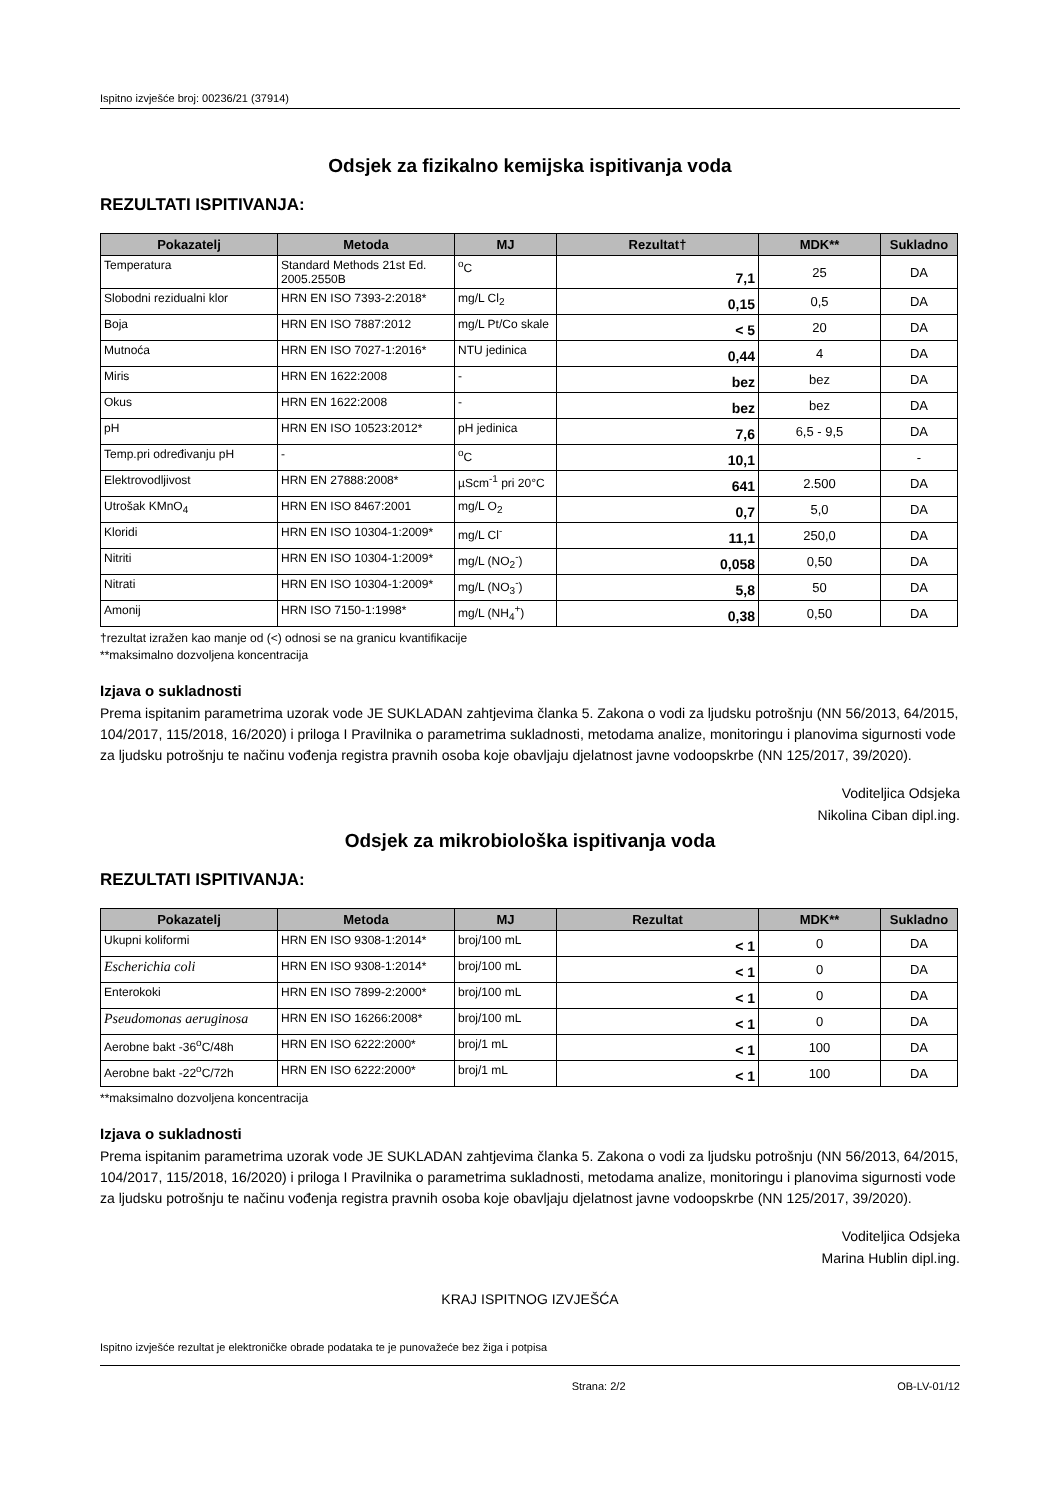Ispitno izvješće broj: 00236/21 (37914)
Odsjek za fizikalno kemijska ispitivanja voda
REZULTATI ISPITIVANJA:
| Pokazatelj | Metoda | MJ | Rezultat† | MDK** | Sukladno |
| --- | --- | --- | --- | --- | --- |
| Temperatura | Standard Methods 21st Ed. 2005.2550B | <sup>o</sup> C | 7,1 | 25 | DA |
| Slobodni rezidualni klor | HRN EN ISO 7393-2:2018* | mg/L Cl<sub>2</sub> | 0,15 | 0,5 | DA |
| Boja | HRN EN ISO 7887:2012 | mg/L Pt/Co skale | < 5 | 20 | DA |
| Mutnoća | HRN EN ISO 7027-1:2016* | NTU jedinica | 0,44 | 4 | DA |
| Miris | HRN EN 1622:2008 | - | bez | bez | DA |
| Okus | HRN EN 1622:2008 | - | bez | bez | DA |
| pH | HRN EN ISO 10523:2012* | pH jedinica | 7,6 | 6,5 - 9,5 | DA |
| Temp.pri određivanju pH | - | <sup>o</sup> C | 10,1 | | - |
| Elektrovodljivost | HRN EN 27888:2008* | µScm<sup>-1</sup> pri 20°C | 641 | 2.500 | DA |
| Utrošak KMnO<sub>4</sub> | HRN EN ISO 8467:2001 | mg/L O<sub>2</sub> | 0,7 | 5,0 | DA |
| Kloridi | HRN EN ISO 10304-1:2009* | mg/L Cl<sup>-</sup> | 11,1 | 250,0 | DA |
| Nitriti | HRN EN ISO 10304-1:2009* | mg/L (NO<sub>2</sub><sup>-</sup>) | 0,058 | 0,50 | DA |
| Nitrati | HRN EN ISO 10304-1:2009* | mg/L (NO<sub>3</sub><sup>-</sup>) | 5,8 | 50 | DA |
| Amonij | HRN ISO 7150-1:1998* | mg/L (NH<sub>4</sub><sup>+</sup>) | 0,38 | 0,50 | DA |
†rezultat izražen kao manje od (<) odnosi se na granicu kvantifikacije
**maksimalno dozvoljena koncentracija
Izjava o sukladnosti
Prema ispitanim parametrima uzorak vode JE SUKLADAN zahtjevima članka 5. Zakona o vodi za ljudsku potrošnju (NN 56/2013, 64/2015, 104/2017, 115/2018, 16/2020) i priloga I Pravilnika o parametrima sukladnosti, metodama analize, monitoringu i planovima sigurnosti vode za ljudsku potrošnju te načinu vođenja registra pravnih osoba koje obavljaju djelatnost javne vodoopskrbe (NN 125/2017, 39/2020).
Voditeljica Odsjeka
Nikolina Ciban dipl.ing.
Odsjek za mikrobiološka ispitivanja voda
REZULTATI ISPITIVANJA:
| Pokazatelj | Metoda | MJ | Rezultat | MDK** | Sukladno |
| --- | --- | --- | --- | --- | --- |
| Ukupni koliformi | HRN EN ISO 9308-1:2014* | broj/100 mL | < 1 | 0 | DA |
| Escherichia coli | HRN EN ISO 9308-1:2014* | broj/100 mL | < 1 | 0 | DA |
| Enterokoki | HRN EN ISO 7899-2:2000* | broj/100 mL | < 1 | 0 | DA |
| Pseudomonas aeruginosa | HRN EN ISO 16266:2008* | broj/100 mL | < 1 | 0 | DA |
| Aerobne bakt -36<sup>o</sup>C/48h | HRN EN ISO 6222:2000* | broj/1 mL | < 1 | 100 | DA |
| Aerobne bakt -22<sup>o</sup>C/72h | HRN EN ISO 6222:2000* | broj/1 mL | < 1 | 100 | DA |
**maksimalno dozvoljena koncentracija
Izjava o sukladnosti
Prema ispitanim parametrima uzorak vode JE SUKLADAN zahtjevima članka 5. Zakona o vodi za ljudsku potrošnju (NN 56/2013, 64/2015, 104/2017, 115/2018, 16/2020) i priloga I Pravilnika o parametrima sukladnosti, metodama analize, monitoringu i planovima sigurnosti vode za ljudsku potrošnju te načinu vođenja registra pravnih osoba koje obavljaju djelatnost javne vodoopskrbe (NN 125/2017, 39/2020).
Voditeljica Odsjeka
Marina Hublin dipl.ing.
KRAJ ISPITNOG IZVJEŠĆA
Ispitno izvješće rezultat je elektroničke obrade podataka te je punovažeće bez žiga i potpisa
Strana: 2/2 OB-LV-01/12